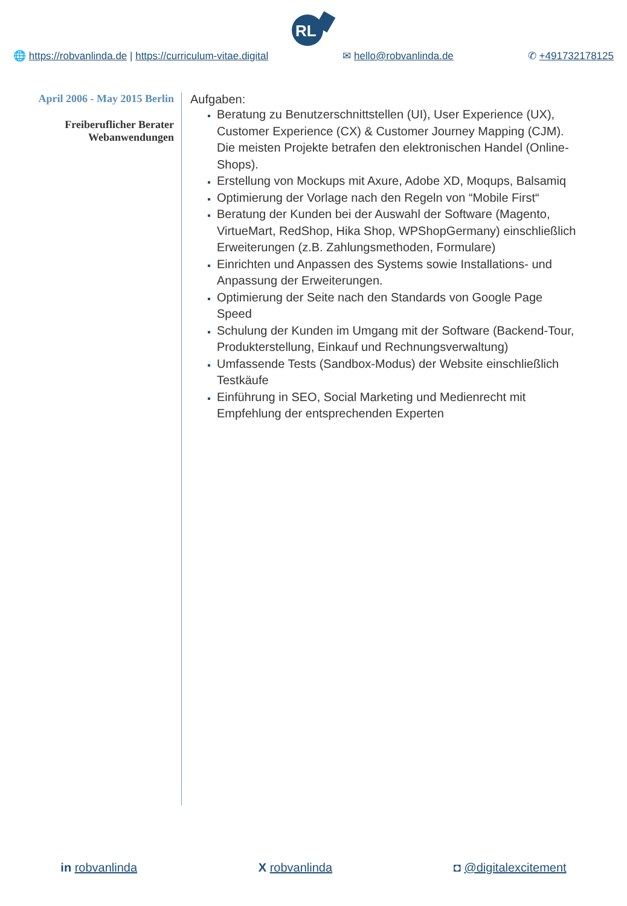RL
🌐 https://robvanlinda.de | https://curriculum-vitae.digital ✉ hello@robvanlinda.de ✆ +491732178125
April 2006 - May 2015 Berlin
Freiberuflicher Berater
Webanwendungen
Aufgaben:
Beratung zu Benutzerschnittstellen (UI), User Experience (UX), Customer Experience (CX) & Customer Journey Mapping (CJM). Die meisten Projekte betrafen den elektronischen Handel (Online-Shops).
Erstellung von Mockups mit Axure, Adobe XD, Moqups, Balsamiq
Optimierung der Vorlage nach den Regeln von “Mobile First“
Beratung der Kunden bei der Auswahl der Software (Magento, VirtueMart, RedShop, Hika Shop, WPShopGermany) einschließlich Erweiterungen (z.B. Zahlungsmethoden, Formulare)
Einrichten und Anpassen des Systems sowie Installations- und Anpassung der Erweiterungen.
Optimierung der Seite nach den Standards von Google Page Speed
Schulung der Kunden im Umgang mit der Software (Backend-Tour, Produkterstellung, Einkauf und Rechnungsverwaltung)
Umfassende Tests (Sandbox-Modus) der Website einschließlich Testkäufe
Einführung in SEO, Social Marketing und Medienrecht mit Empfehlung der entsprechenden Experten
in robvanlinda X robvanlinda ◘ @digitalexcitement